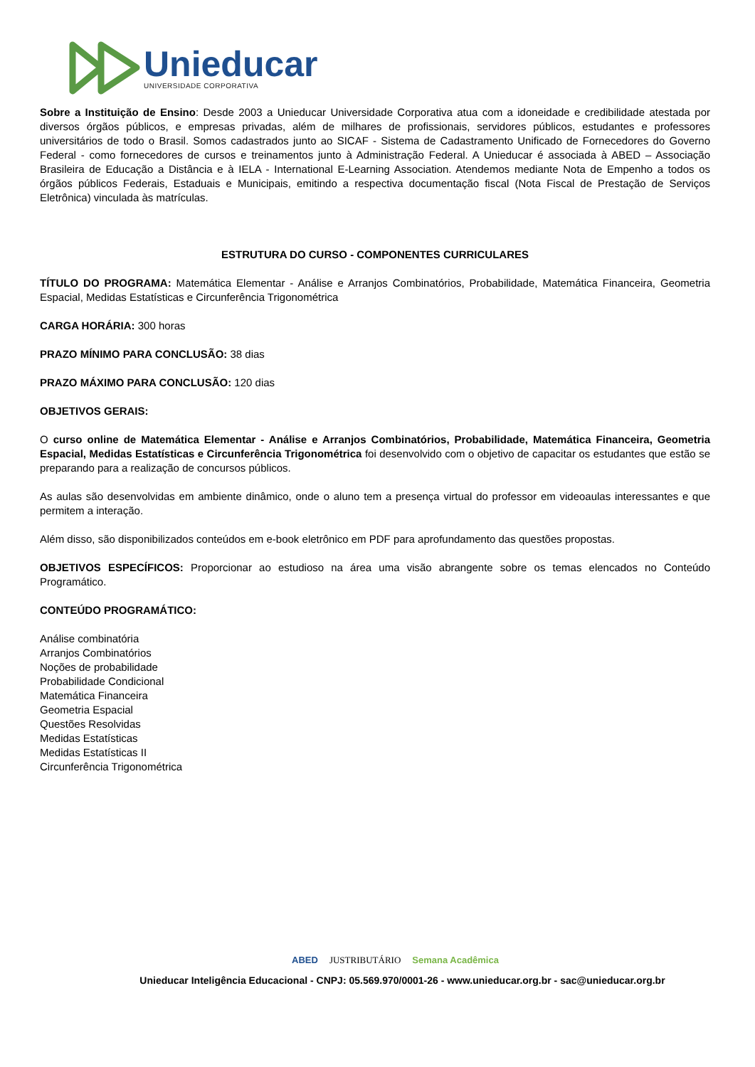Unieducar
UNIVERSIDADE CORPORATIVA
Sobre a Instituição de Ensino: Desde 2003 a Unieducar Universidade Corporativa atua com a idoneidade e credibilidade atestada por diversos órgãos públicos, e empresas privadas, além de milhares de profissionais, servidores públicos, estudantes e professores universitários de todo o Brasil. Somos cadastrados junto ao SICAF - Sistema de Cadastramento Unificado de Fornecedores do Governo Federal - como fornecedores de cursos e treinamentos junto à Administração Federal. A Unieducar é associada à ABED – Associação Brasileira de Educação a Distância e à IELA - International E-Learning Association. Atendemos mediante Nota de Empenho a todos os órgãos públicos Federais, Estaduais e Municipais, emitindo a respectiva documentação fiscal (Nota Fiscal de Prestação de Serviços Eletrônica) vinculada às matrículas.
ESTRUTURA DO CURSO - COMPONENTES CURRICULARES
TÍTULO DO PROGRAMA: Matemática Elementar - Análise e Arranjos Combinatórios, Probabilidade, Matemática Financeira, Geometria Espacial, Medidas Estatísticas e Circunferência Trigonométrica
CARGA HORÁRIA: 300 horas
PRAZO MÍNIMO PARA CONCLUSÃO: 38 dias
PRAZO MÁXIMO PARA CONCLUSÃO: 120 dias
OBJETIVOS GERAIS:
O curso online de Matemática Elementar - Análise e Arranjos Combinatórios, Probabilidade, Matemática Financeira, Geometria Espacial, Medidas Estatísticas e Circunferência Trigonométrica foi desenvolvido com o objetivo de capacitar os estudantes que estão se preparando para a realização de concursos públicos.
As aulas são desenvolvidas em ambiente dinâmico, onde o aluno tem a presença virtual do professor em videoaulas interessantes e que permitem a interação.
Além disso, são disponibilizados conteúdos em e-book eletrônico em PDF para aprofundamento das questões propostas.
OBJETIVOS ESPECÍFICOS: Proporcionar ao estudioso na área uma visão abrangente sobre os temas elencados no Conteúdo Programático.
CONTEÚDO PROGRAMÁTICO:
Análise combinatória
Arranjos Combinatórios
Noções de probabilidade
Probabilidade Condicional
Matemática Financeira
Geometria Espacial
Questões Resolvidas
Medidas Estatísticas
Medidas Estatísticas II
Circunferência Trigonométrica
ABED JUSTRIBUTÁRIO Semana Acadêmica
Unieducar Inteligência Educacional - CNPJ: 05.569.970/0001-26 - www.unieducar.org.br - sac@unieducar.org.br